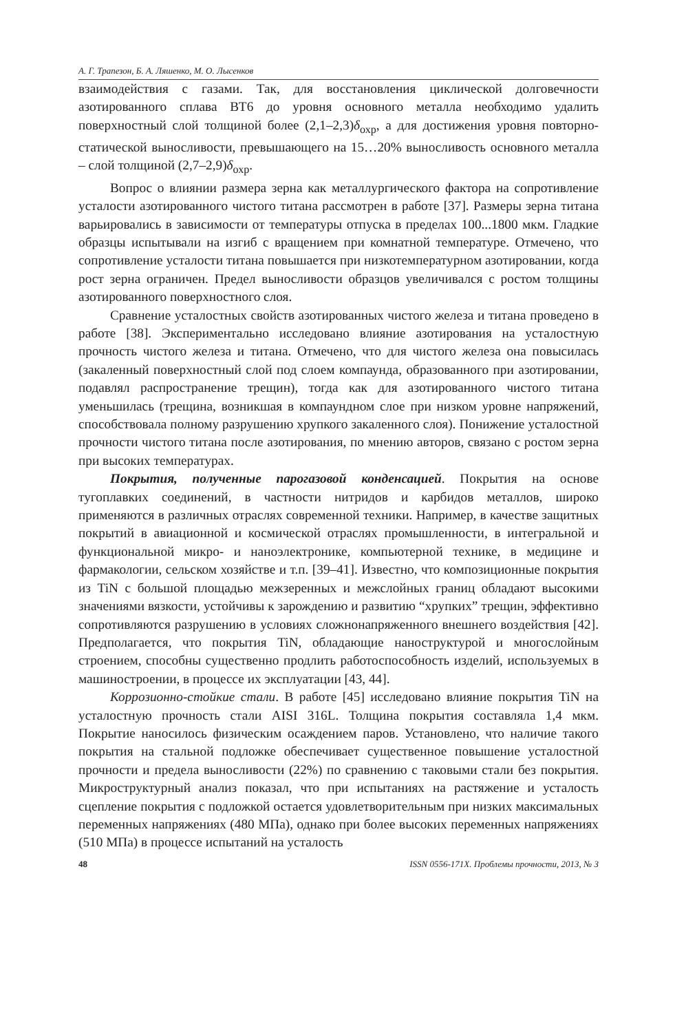А. Г. Трапезон, Б. А. Ляшенко, М. О. Лысенков
взаимодействия с газами. Так, для восстановления циклической долговечности азотированного сплава ВТ6 до уровня основного металла необходимо удалить поверхностный слой толщиной более (2,1–2,3)δ<sub>охр</sub>, а для достижения уровня повторно-статической выносливости, превышающего на 15…20% выносливость основного металла – слой толщиной (2,7–2,9)δ<sub>охр</sub>.
Вопрос о влиянии размера зерна как металлургического фактора на сопротивление усталости азотированного чистого титана рассмотрен в работе [37]. Размеры зерна титана варьировались в зависимости от температуры отпуска в пределах 100...1800 мкм. Гладкие образцы испытывали на изгиб с вращением при комнатной температуре. Отмечено, что сопротивление усталости титана повышается при низкотемпературном азотировании, когда рост зерна ограничен. Предел выносливости образцов увеличивался с ростом толщины азотированного поверхностного слоя.
Сравнение усталостных свойств азотированных чистого железа и титана проведено в работе [38]. Экспериментально исследовано влияние азотирования на усталостную прочность чистого железа и титана. Отмечено, что для чистого железа она повысилась (закаленный поверхностный слой под слоем компаунда, образованного при азотировании, подавлял распространение трещин), тогда как для азотированного чистого титана уменьшилась (трещина, возникшая в компаундном слое при низком уровне напряжений, способствовала полному разрушению хрупкого закаленного слоя). Понижение усталостной прочности чистого титана после азотирования, по мнению авторов, связано с ростом зерна при высоких температурах.
Покрытия, полученные парогазовой конденсацией. Покрытия на основе тугоплавких соединений, в частности нитридов и карбидов металлов, широко применяются в различных отраслях современной техники. Например, в качестве защитных покрытий в авиационной и космической отраслях промышленности, в интегральной и функциональной микро- и наноэлектронике, компьютерной технике, в медицине и фармакологии, сельском хозяйстве и т.п. [39–41]. Известно, что композиционные покрытия из TiN с большой площадью межзеренных и межслойных границ обладают высокими значениями вязкости, устойчивы к зарождению и развитию “хрупких” трещин, эффективно сопротивляются разрушению в условиях сложнонапряженного внешнего воздействия [42]. Предполагается, что покрытия TiN, обладающие наноструктурой и многослойным строением, способны существенно продлить работоспособность изделий, используемых в машиностроении, в процессе их эксплуатации [43, 44].
Коррозионно-стойкие стали. В работе [45] исследовано влияние покрытия TiN на усталостную прочность стали AISI 316L. Толщина покрытия составляла 1,4 мкм. Покрытие наносилось физическим осаждением паров. Установлено, что наличие такого покрытия на стальной подложке обеспечивает существенное повышение усталостной прочности и предела выносливости (22%) по сравнению с таковыми стали без покрытия. Микроструктурный анализ показал, что при испытаниях на растяжение и усталость сцепление покрытия с подложкой остается удовлетворительным при низких максимальных переменных напряжениях (480 МПа), однако при более высоких переменных напряжениях (510 МПа) в процессе испытаний на усталость
48 ISSN 0556-171X. Проблемы прочности, 2013, № 3